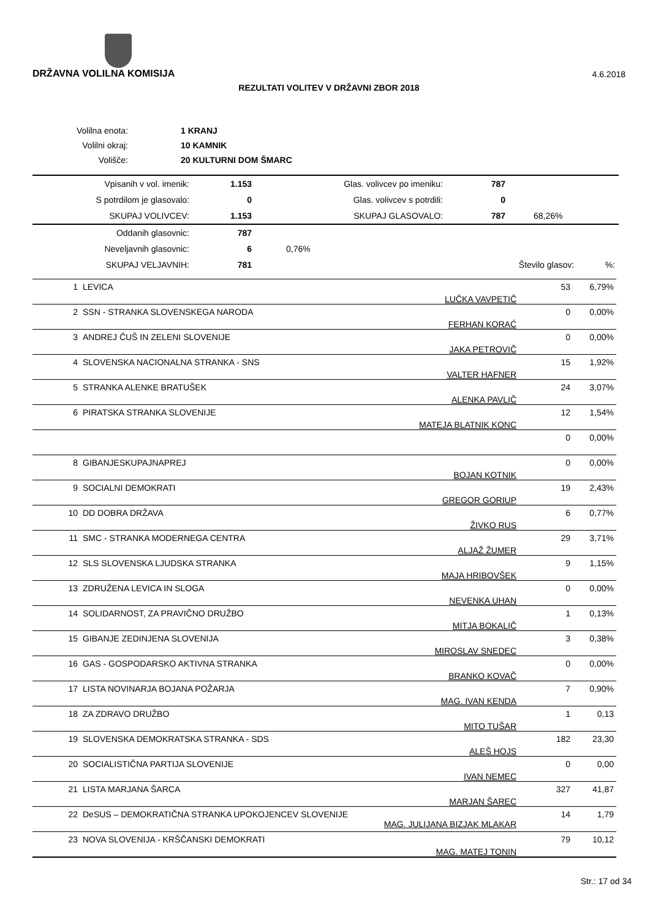DRŽAVNA VOLILNA KOMISIJA 4.6.2018
REZULTATI VOLITEV V DRŽAVNI ZBOR 2018
| Volilna enota: | 1 KRANJ |
| Volilni okraj: | 10 KAMNIK |
| Volišče: | 20 KULTURNI DOM ŠMARC |
| Vpisanih v vol. imenik: | 1.153 | Glas. volivcev po imeniku: | 787 | |
| S potrdilom je glasovalo: | 0 | Glas. volivcev s potrdili: | 0 | |
| SKUPAJ VOLIVCEV: | 1.153 | SKUPAJ GLASOVALO: | 787 | 68,26% |
| Oddanih glasovnic: | 787 | | | |
| Neveljavnih glasovnic: | 6 | 0,76% | | |
| SKUPAJ VELJAVNIH: | 781 | | Število glasov: %: | |
| 1 | LEVICA | LUČKA VAVPETIČ | 53 | 6,79% |
| 2 | SSN - STRANKA SLOVENSKEGA NARODA | FERHAN KORAĆ | 0 | 0,00% |
| 3 | ANDREJ ČUŠ IN ZELENI SLOVENIJE | JAKA PETROVIČ | 0 | 0,00% |
| 4 | SLOVENSKA NACIONALNA STRANKA - SNS | VALTER HAFNER | 15 | 1,92% |
| 5 | STRANKA ALENKE BRATUŠEK | ALENKA PAVLIČ | 24 | 3,07% |
| 6 | PIRATSKA STRANKA SLOVENIJE | MATEJA BLATNIK KONC | 12 | 1,54% |
| | | | 0 | 0,00% |
| 8 | GIBANJESKUPAJNAPREJ | BOJAN KOTNIK | 0 | 0,00% |
| 9 | SOCIALNI DEMOKRATI | GREGOR GORIUP | 19 | 2,43% |
| 10 | DD DOBRA DRŽAVA | ŽIVKO RUS | 6 | 0,77% |
| 11 | SMC - STRANKA MODERNEGA CENTRA | ALJAŽ ŽUMER | 29 | 3,71% |
| 12 | SLS SLOVENSKA LJUDSKA STRANKA | MAJA HRIBOVŠEK | 9 | 1,15% |
| 13 | ZDRUŽENA LEVICA IN SLOGA | NEVENKA UHAN | 0 | 0,00% |
| 14 | SOLIDARNOST, ZA PRAVIČNO DRUŽBO | MITJA BOKALIČ | 1 | 0,13% |
| 15 | GIBANJE ZEDINJENA SLOVENIJA | MIROSLAV SNEDEC | 3 | 0,38% |
| 16 | GAS - GOSPODARSKO AKTIVNA STRANKA | BRANKO KOVAČ | 0 | 0,00% |
| 17 | LISTA NOVINARJA BOJANA POŽARJA | MAG. IVAN KENDA | 7 | 0,90% |
| 18 | ZA ZDRAVO DRUŽBO | MITO TUŠAR | 1 | 0,13 |
| 19 | SLOVENSKA DEMOKRATSKA STRANKA - SDS | ALEŠ HOJS | 182 | 23,30 |
| 20 | SOCIALISTIČNA PARTIJA SLOVENIJE | IVAN NEMEC | 0 | 0,00 |
| 21 | LISTA MARJANA ŠARCA | MARJAN ŠAREC | 327 | 41,87 |
| 22 | DeSUS – DEMOKRATIČNA STRANKA UPOKOJENCEV SLOVENIJE MAG. JULIJANA BIZJAK MLAKAR | | 14 | 1,79 |
| 23 | NOVA SLOVENIJA - KRŠČANSKI DEMOKRATI | MAG. MATEJ TONIN | 79 | 10,12 |
Str.: 17 od 34